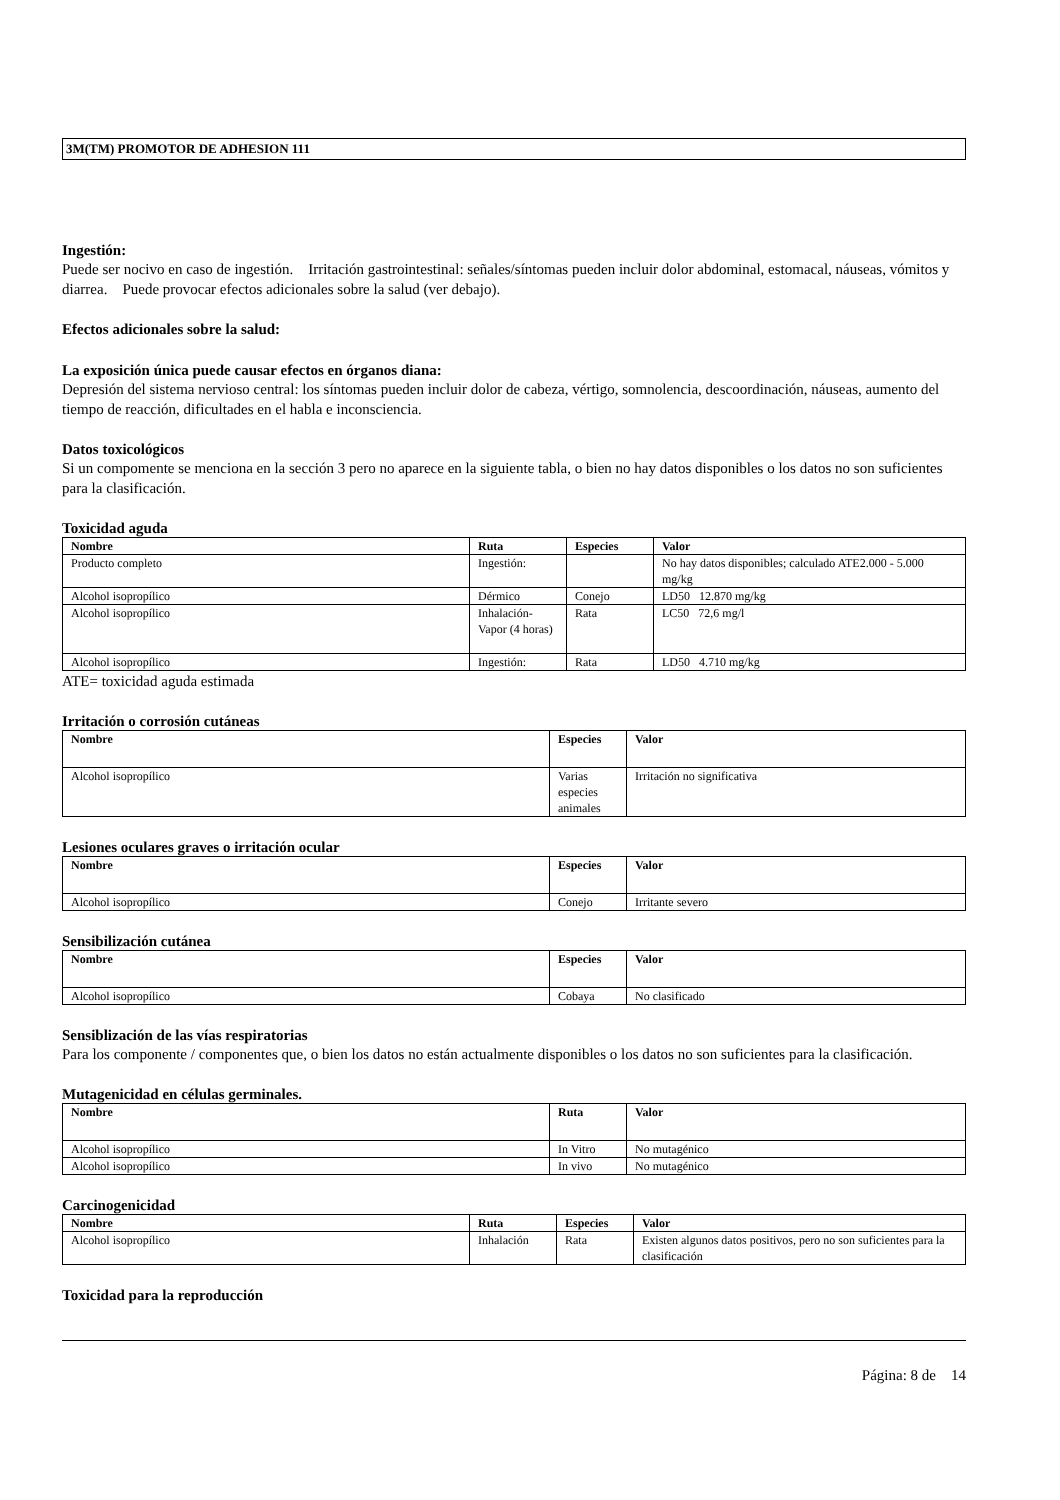3M(TM) PROMOTOR DE ADHESION 111
Ingestión:
Puede ser nocivo en caso de ingestión. Irritación gastrointestinal: señales/síntomas pueden incluir dolor abdominal, estomacal, náuseas, vómitos y diarrea. Puede provocar efectos adicionales sobre la salud (ver debajo).
Efectos adicionales sobre la salud:
La exposición única puede causar efectos en órganos diana:
Depresión del sistema nervioso central: los síntomas pueden incluir dolor de cabeza, vértigo, somnolencia, descoordinación, náuseas, aumento del tiempo de reacción, dificultades en el habla e inconsciencia.
Datos toxicológicos
Si un compomente se menciona en la sección 3 pero no aparece en la siguiente tabla, o bien no hay datos disponibles o los datos no son suficientes para la clasificación.
Toxicidad aguda
| Nombre | Ruta | Especies | Valor |
| --- | --- | --- | --- |
| Producto completo | Ingestión: | | No hay datos disponibles; calculado ATE2.000 - 5.000 mg/kg |
| Alcohol isopropílico | Dérmico | Conejo | LD50 12.870 mg/kg |
| Alcohol isopropílico | Inhalación-Vapor (4 horas) | Rata | LC50 72,6 mg/l |
| Alcohol isopropílico | Ingestión: | Rata | LD50 4.710 mg/kg |
ATE= toxicidad aguda estimada
Irritación o corrosión cutáneas
| Nombre | Especies | Valor |
| --- | --- | --- |
| Alcohol isopropílico | Varias especies animales | Irritación no significativa |
Lesiones oculares graves o irritación ocular
| Nombre | Especies | Valor |
| --- | --- | --- |
| Alcohol isopropílico | Conejo | Irritante severo |
Sensibilización cutánea
| Nombre | Especies | Valor |
| --- | --- | --- |
| Alcohol isopropílico | Cobaya | No clasificado |
Sensiblización de las vías respiratorias
Para los componente / componentes que, o bien los datos no están actualmente disponibles o los datos no son suficientes para la clasificación.
Mutagenicidad en células germinales.
| Nombre | Ruta | Valor |
| --- | --- | --- |
| Alcohol isopropílico | In Vitro | No mutagénico |
| Alcohol isopropílico | In vivo | No mutagénico |
Carcinogenicidad
| Nombre | Ruta | Especies | Valor |
| --- | --- | --- | --- |
| Alcohol isopropílico | Inhalación | Rata | Existen algunos datos positivos, pero no son suficientes para la clasificación |
Toxicidad para la reproducción
Página: 8 de 14